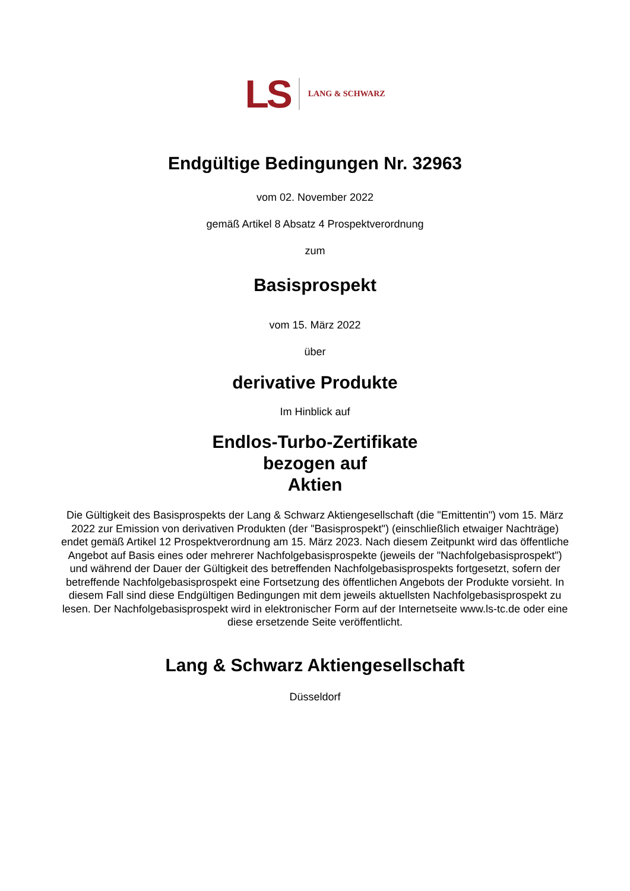LS LANG & SCHWARZ
Endgültige Bedingungen Nr. 32963
vom 02. November 2022
gemäß Artikel 8 Absatz 4 Prospektverordnung
zum
Basisprospekt
vom 15. März 2022
über
derivative Produkte
Im Hinblick auf
Endlos-Turbo-Zertifikate
bezogen auf
Aktien
Die Gültigkeit des Basisprospekts der Lang & Schwarz Aktiengesellschaft (die "Emittentin") vom 15. März 2022 zur Emission von derivativen Produkten (der "Basisprospekt") (einschließlich etwaiger Nachträge) endet gemäß Artikel 12 Prospektverordnung am 15. März 2023. Nach diesem Zeitpunkt wird das öffentliche Angebot auf Basis eines oder mehrerer Nachfolgebasisprospekte (jeweils der "Nachfolgebasisprospekt") und während der Dauer der Gültigkeit des betreffenden Nachfolgebasisprospekts fortgesetzt, sofern der betreffende Nachfolgebasisprospekt eine Fortsetzung des öffentlichen Angebots der Produkte vorsieht. In diesem Fall sind diese Endgültigen Bedingungen mit dem jeweils aktuellsten Nachfolgebasisprospekt zu lesen. Der Nachfolgebasisprospekt wird in elektronischer Form auf der Internetseite www.ls-tc.de oder eine diese ersetzende Seite veröffentlicht.
Lang & Schwarz Aktiengesellschaft
Düsseldorf